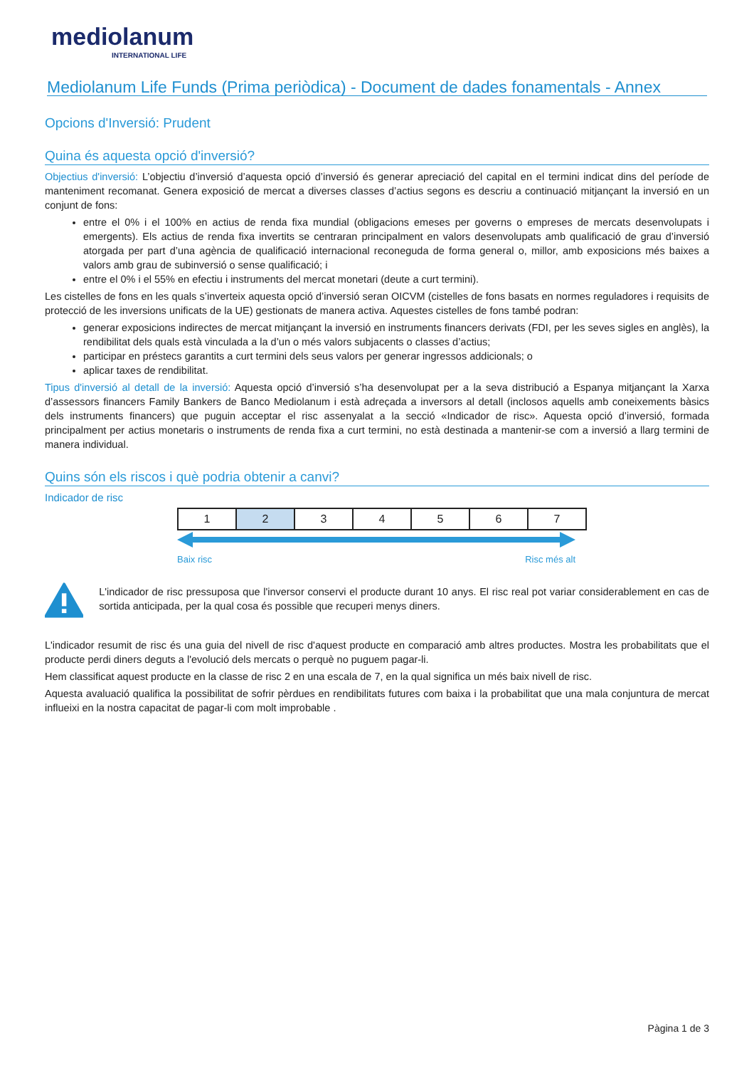mediolanum
INTERNATIONAL LIFE
Mediolanum Life Funds (Prima periòdica) - Document de dades fonamentals - Annex
Opcions d'Inversió: Prudent
Quina és aquesta opció d'inversió?
Objectius d'inversió: L’objectiu d’inversió d’aquesta opció d’inversió és generar apreciació del capital en el termini indicat dins del període de manteniment recomanat. Genera exposició de mercat a diverses classes d’actius segons es descriu a continuació mitjançant la inversió en un conjunt de fons:
entre el 0% i el 100% en actius de renda fixa mundial (obligacions emeses per governs o empreses de mercats desenvolupats i emergents). Els actius de renda fixa invertits se centraran principalment en valors desenvolupats amb qualificació de grau d’inversió atorgada per part d’una agència de qualificació internacional reconeguda de forma general o, millor, amb exposicions més baixes a valors amb grau de subinversió o sense qualificació; i
entre el 0% i el 55% en efectiu i instruments del mercat monetari (deute a curt termini).
Les cistelles de fons en les quals s’inverteix aquesta opció d’inversió seran OICVM (cistelles de fons basats en normes reguladores i requisits de protecció de les inversions unificats de la UE) gestionats de manera activa. Aquestes cistelles de fons també podran:
generar exposicions indirectes de mercat mitjançant la inversió en instruments financers derivats (FDI, per les seves sigles en anglès), la rendibilitat dels quals està vinculada a la d’un o més valors subjacents o classes d’actius;
participar en préstecs garantits a curt termini dels seus valors per generar ingressos addicionals; o
aplicar taxes de rendibilitat.
Tipus d'inversió al detall de la inversió: Aquesta opció d’inversió s’ha desenvolupat per a la seva distribució a Espanya mitjançant la Xarxa d’assessors financers Family Bankers de Banco Mediolanum i està adreçada a inversors al detall (inclosos aquells amb coneixements bàsics dels instruments financers) que puguin acceptar el risc assenyalat a la secció «Indicador de risc». Aquesta opció d’inversió, formada principalment per actius monetaris o instruments de renda fixa a curt termini, no està destinada a mantenir-se com a inversió a llarg termini de manera individual.
Quins són els riscos i què podria obtenir a canvi?
Indicador de risc
| 1 | 2 | 3 | 4 | 5 | 6 | 7 |
Baix risc Risc més alt
L'indicador de risc pressuposa que l'inversor conservi el producte durant 10 anys. El risc real pot variar considerablement en cas de sortida anticipada, per la qual cosa és possible que recuperi menys diners.
L'indicador resumit de risc és una guia del nivell de risc d'aquest producte en comparació amb altres productes. Mostra les probabilitats que el producte perdi diners deguts a l'evolució dels mercats o perquè no puguem pagar-li.
Hem classificat aquest producte en la classe de risc 2 en una escala de 7, en la qual significa un més baix nivell de risc.
Aquesta avaluació qualifica la possibilitat de sofrir pèrdues en rendibilitats futures com baixa i la probabilitat que una mala conjuntura de mercat influeixi en la nostra capacitat de pagar-li com molt improbable .
Pàgina 1 de 3